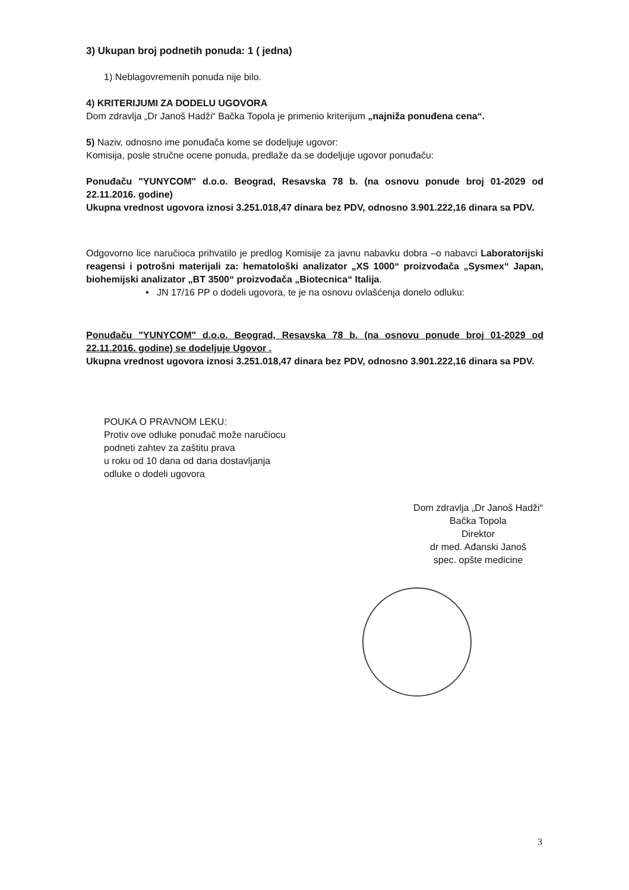3) Ukupan broj podnetih ponuda: 1 ( jedna)
1) Neblagovremenih ponuda nije bilo.
4) KRITERIJUMI ZA DODELU UGOVORA
Dom zdravlja „Dr Janoš Hadži“ Bačka Topola je primenio kriterijum „najniža ponuđena cena“.
5) Naziv, odnosno ime ponuđača kome se dodeljuje ugovor:
Komisija, posle stručne ocene ponuda, predlaže da se dodeljuje ugovor ponuđaču:
Ponuđaču "YUNYCOM" d.o.o. Beograd, Resavska 78 b. (na osnovu ponude broj 01-2029 od 22.11.2016. godine)
Ukupna vrednost ugovora iznosi 3.251.018,47 dinara bez PDV, odnosno 3.901.222,16 dinara sa PDV.
Odgovorno lice naručioca prihvatilo je predlog Komisije za javnu nabavku dobra –o nabavci Laboratorijski reagensi i potrošni materijali za: hematološki analizator „XS 1000“ proizvođača „Sysmex“ Japan, biohemijski analizator „BT 3500“ proizvođača „Biotecnica“ Italija.
• JN 17/16 PP o dodeli ugovora, te je na osnovu ovlašćenja donelo odluku:
Ponuđaču "YUNYCOM" d.o.o. Beograd, Resavska 78 b. (na osnovu ponude broj 01-2029 od 22.11.2016. godine) se dodeljuje Ugovor .
Ukupna vrednost ugovora iznosi 3.251.018,47 dinara bez PDV, odnosno 3.901.222,16 dinara sa PDV.
POUKA O PRAVNOM LEKU:
Protiv ove odluke ponuđač može naručiocu
podneti zahtev za zaštitu prava
u roku od 10 dana od dana dostavljanja
odluke o dodeli ugovora
Dom zdravlja „Dr Janoš Hadži“
Bačka Topola
Direktor
dr med. Ađanski Janoš
spec. opšte medicine
3